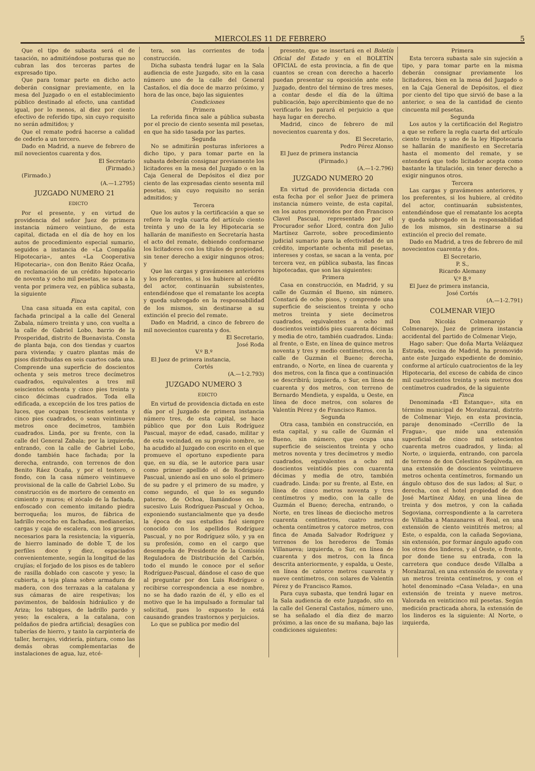MIERCOLES 11 DE FEBRERO 5
Que el tipo de subasta será el de tasación, no admitiéndose posturas que no cubran las dos terceras partes de expresado tipo.
Que para tomar parte en dicho acto deberán consignar previamente, en la mesa del Juzgado o en el establecimiento público destinado al efecto, una cantidad igual, por lo menos, al diez por ciento efectivo de referido tipo, sin cuyo requisito no serán admitidos; y
Que el remate podrá hacerse a calidad de cederlo a un tercero.
Dado en Madrid, a nueve de febrero de mil novecientos cuarenta y dos.
El Secretario
(Firmado.)
(Firmado.)
(A.—1.2795)
JUZGADO NUMERO 21
EDICTO
Por el presente, y en virtud de providencia del señor Juez de primera instancia número veintiuno, de esta capital, dictada en el día de hoy en los autos de procedimiento especial sumario, seguidos a instancia de «La Compañía Hipotecaria», antes «La Cooperativa Hipotecaria», con don Benito Ráez Ocaña, en reclamación de un crédito hipotecario de noventa y ocho mil pesetas, se saca a la venta por primera vez, en pública subasta, la siguiente
Finca
Una casa situada en esta capital, con fachada principal a la calle del General Zabala, número treinta y uno, con vuelta a la calle de Gabriel Lobo, barrio de la Prosperidad, distrito de Buenavista. Consta de planta baja, con dos tiendas y cuartos para vivienda; y cuatro plantas más de pisos distribuidas en seis cuartos cada una. Comprende una superficie de doscientos ochenta y seis metros trece decímetros cuadrados, equivalentes a tres mil seiscientos ochenta y cinco pies treinta y cinco décimas cuadrados. Toda ella edificada, a excepción de los tres patios de luces, que ocupan trescientos setenta y cinco pies cuadrados, o sean veintinueve metros once decímetros, también cuadrados. Linda, por su frente, con la calle del General Zabala; por la izquierda, entrando, con la calle de Gabriel Lobo, donde también hace fachada; por la derecha, entrando, con terrenos de don Benito Ráez Ocaña, y por el testero, o fondo, con la casa número veintinueve provisional de la calle de Gabriel Lobo. Su construcción es de mortero de cemento en cimiento y muros; el zócalo de la fachada, enfoscado con cemento imitando piedra berroqueña; los muros, de fábrica de ladrillo recocho en fachadas, medianerías, cargas y caja de escalera, con los gruesos necesarios para la resistencia; la viguería, de hierro laminado de doble T, de los perfiles doce y diez, espaciados convenientemente, según la longitud de las crujías; el forjado de los pisos es de tablero de rasilla doblado con cascote y yeso; la cubierta, a teja plana sobre armadura de madera, con dos terrazas a la catalana y sus cámaras de aire respetivas; los pavimentos, de baldosín hidráulico y de Ariza; los tabiques, de ladrillo pardo y yeso; la escalera, a la catalana, con peldaños de piedra artificial; desagües con tuberías de hierro, y tanto la carpintería de taller, herrajes, vidriería, pintura, como las demás obras complementarias de instalaciones de agua, luz, etcé-
tera, son las corrientes de toda construcción.
Dicha subasta tendrá lugar en la Sala audiencia de este Juzgado, sito en la casa número uno de la calle del General Castaños, el día doce de marzo próximo, y hora de las once, bajo las siguientes
Condiciones
Primera
La referida finca sale a pública subasta por el precio de ciento sesenta mil pesetas, en que ha sido tasada por las partes.
Segunda
No se admitirán posturas inferiores a dicho tipo, y para tomar parte en la subasta deberán consignar previamente los licitadores en la mesa del Juzgado o en la Caja General de Depósitos el diez por ciento de las expresadas ciento sesenta mil pesetas, sin cuyo requisito no serán admitidos; y
Tercera
Que los autos y la certificación a que se refiere la regla cuarta del artículo ciento treinta y uno de la ley Hipotecaria se hallarán de manifiesto en Secretaría hasta el acto del remate, debiendo conformarse los licitadores con los títulos de propiedad, sin tener derecho a exigir ningunos otros; y
Que las cargas y gravámenes anteriores y los preferentes, si los hubiere al crédito del actor, continuarán subsistentes, entendiéndose que el rematante los acepta y queda subrogado en la responsabilidad de los mismos, sin destinarse a su extinción el precio del remate.
Dado en Madrid, a cinco de febrero de mil novecientos cuarenta y dos.
El Secretario,
José Roda
V.º B.º
El Juez de primera instancia,
Cortés
(A.—1-2.793)
JUZGADO NUMERO 3
EDICTO
En virtud de providencia dictada en este día por el Juzgado de primera instancia número tres, de esta capital, se hace público que por don Luis Rodríguez Pascual, mayor de edad, casado, militar y de esta vecindad, en su propio nombre, se ha acudido al Juzgado con escrito en el que promueve el oportuno expediente para que, en su día, se le autorice para usar como primer apellido el de Rodríguez-Pascual, uniendo así en uno solo el primero de su padre y el primero de su madre, y como segundo, el que lo es segundo paterno, de Ochoa, llamándose en lo sucesivo Luis Rodríguez-Pascual y Ochoa, exponiendo sustancialmente que ya desde la época de sus estudios fué siempre conocido con los apellidos Rodríguez Pascual, y no por Rodríguez sólo, y ya en su profesión, como en el cargo que desempeña de Presidente de la Comisión Reguladora de Distribución del Carbón, todo el mundo le conoce por el señor Rodríguez-Pascual, dándose el caso de que al preguntar por don Luis Rodríguez o recibirse correspondencia a ese nombre, no se ha dado razón de él, y ello es el motivo que le ha impulsado a formular tal solicitud, pues lo expuesto le está causando grandes trastornos y perjuicios.
Lo que se publica por medio del
presente, que se insertará en el Boletín Oficial del Estado y en el BOLETÍN OFICIAL de esta provincia, a fin de que cuantos se crean con derecho a hacerlo puedan presentar su oposición ante este Juzgado, dentro del término de tres meses, a contar desde el día de la última publicación, bajo apercibimiento que de no verificarlo les parará el perjuicio a que haya lugar en derecho.
Madrid, cinco de febrero de mil novecientos cuarenta y dos.
El Secretario,
Pedro Pérez Alonso
El Juez de primera instancia
(Firmado.)
(A.—1-2.796)
JUZGADO NUMERO 20
En virtud de providencia dictada con esta fecha por el señor Juez de primera instancia número veinte, de esta capital, en los autos promovidos por don Francisco Clavel Pascual, representado por el Procurador señor Llord, contra don Julio Martínez Garrote, sobre procedimiento judicial sumario para la efectividad de un crédito, importante ochenta mil pesetas, intereses y costas, se sacan a la venta, por tercera vez, en pública subasta, las fincas hipotecadas, que son las siguientes:
Primera
Casa en construcción, en Madrid, y su calle de Guzmán el Bueno, sin número. Constará de ocho pisos, y comprende una superficie de seiscientos treinta y ocho metros treinta y siete decímetros cuadrados, equivalentes a ocho mil doscientos veintidós pies cuarenta décimas y media de otro, también cuadrados. Linda: al frente, o Este, en línea de quince metros noventa y tres y medio centímetros, con la calle de Guzmán el Bueno; derecha, entrando, o Norte, en línea de cuarenta y dos metros, con la finca que a continuación se describirá; izquierda, o Sur, en línea de cuarenta y dos metros, con terreno de Bernardo Mendieta, y espalda, u Oeste, en línea de doce metros, con solares de Valentín Pérez y de Francisco Ramos.
Segunda
Otra casa, también en construcción, en esta capital, y su calle de Guzmán el Bueno, sin número, que ocupa una superficie de seiscientos treinta y ocho metros noventa y tres decímetros y medio cuadrados, equivalentes a ocho mil doscientos veintidós pies con cuarenta décimas y media de otro, también cuadrado. Linda: por su frente, al Este, en línea de cinco metros noventa y tres centímetros y medio, con la calle de Guzmán el Bueno; derecha, entrando, o Norte, en tres líneas de dieciocho metros cuarenta centímetros, cuatro metros ochenta centímetros y catorce metros, con finca de Amada Salvador Rodríguez y terrenos de los herederos de Tomás Villanueva; izquierda, o Sur, en línea de cuarenta y dos metros, con la finca descrita anteriormente, y espalda, u Oeste, en línea de catorce metros cuarenta y nueve centímetros, con solares de Valentín Pérez y de Francisco Ramos.
Para cuya subasta, que tendrá lugar en la Sala audiencia de este Juzgado, sito en la calle del General Castaños, número uno, se ha señalado el día diez de marzo próximo, a las once de su mañana, bajo las condiciones siguientes:
Primera
Esta tercera subasta sale sin sujeción a tipo, y para tomar parte en la misma deberán consignar previamente los licitadores, bien en la mesa del Juzgado o en la Caja General de Depósitos, el diez por ciento del tipo que sirvió de base a la anterior, o sea de la cantidad de ciento cincuenta mil pesetas.
Segunda
Los autos y la certificación del Registro a que se refiere la regla cuarta del artículo ciento treinta y uno de la ley Hipotecaria se hallarán de manifiesto en Secretaría hasta el momento del remate, y se entenderá que todo licitador acepta como bastante la titulación, sin tener derecho a exigir ningunos otros.
Tercera
Las cargas y gravámenes anteriores, y los preferentes, si los hubiere, al crédito del actor, continuarán subsistentes, entendiéndose que el rematante los acepta y queda subrogado en la responsabilidad de los mismos, sin destinarse a su extinción el precio del remate.
Dado en Madrid, a tres de febrero de mil novecientos cuarenta y dos.
El Secretario,
P. S.,
Ricardo Alemany
V.º B.º
El Juez de primera instancia,
José Cortés
(A.—1-2.791)
COLMENAR VIEJO
Don Nicolás Colmenarejo y Colmenarejo, Juez de primera instancia accidental del partido de Colmenar Viejo,
Hago saber: Que doña Marta Velázquez Estrada, vecina de Madrid, ha promovido ante este Juzgado expediente de dominio, conforme al artículo cuatrocientos de la ley Hipotecaria, del exceso de cabida de cinco mil cuatrocientos treinta y seis metros dos centímetros cuadrados, de la siguiente
Finca
Denominada «El Estanque», sita en término municipal de Moralzarzal, distrito de Colmenar Viejo, en esta provincia, paraje denominado «Cerrillo de la Fragua», que mide una extensión superficial de cinco mil setecientos cuarenta metros cuadrados, y linda: al Norte, o izquierda, entrando, con parcela de terreno de don Celestino Sepúlveda, en una extensión de doscientos veintinueve metros ochenta centímetros, formando un ángulo obtuso dos de sus lados; al Sur, o derecha, con el hotel propiedad de don José Martínez Alday, en una línea de treinta y dos metros, y con la cañada Segoviana, correspondiente a la carretera de Villalba a Manzanares el Real, en una extensión de ciento veintitrés metros; al Este, o espalda, con la cañada Segoviana, sin extensión, por formar ángulo agudo con los otros dos linderos, y al Oeste, o frente, por donde tiene su entrada, con la carretera que conduce desde Villalba a Moralzarzal, en una extensión de noventa y un metros treinta centímetros, y con el hotel denominado «Casa Velada», en una extensión de treinta y nueve metros. Valorada en veinticinco mil pesetas. Según medición practicada ahora, la extensión de los linderos es la siguiente: Al Norte, o izquierda,